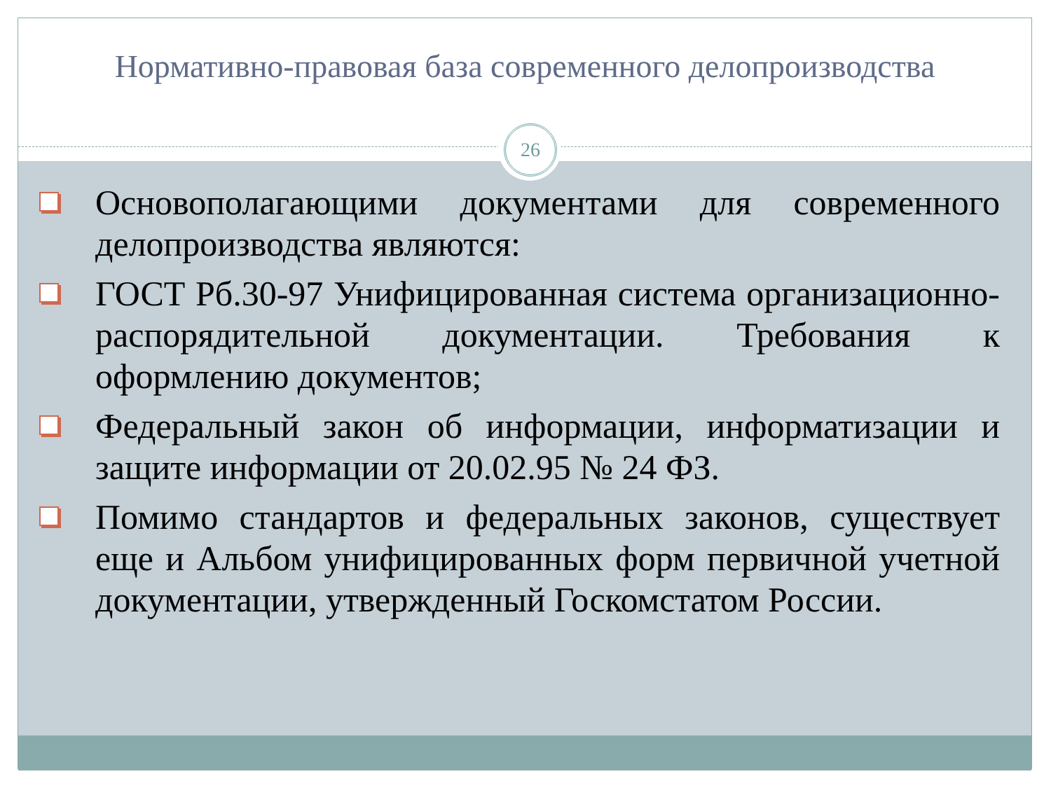Нормативно-правовая база современного делопроизводства
26
Основополагающими документами для современного делопроизводства являются:
ГОСТ Рб.30-97 Унифицированная система организационно-распорядительной документации. Требования к оформлению документов;
Федеральный закон об информации, информатизации и защите информации от 20.02.95 № 24 ФЗ.
Помимо стандартов и федеральных законов, существует еще и Альбом унифицированных форм первичной учетной документации, утвержденный Госкомстатом России.